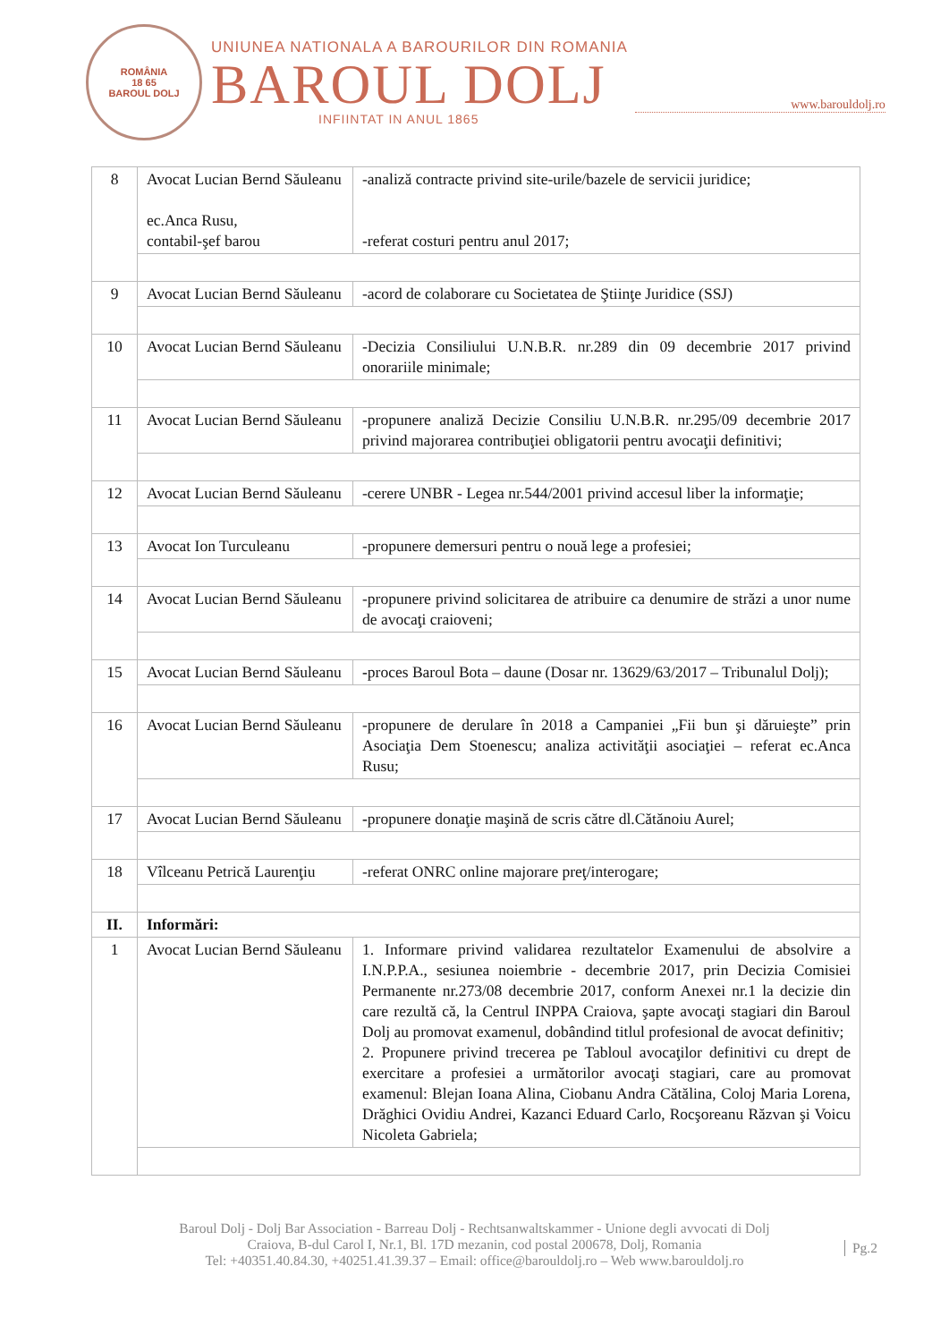ROMÂNIA
18 65
BAROUL DOLJ
UNIUNEA NATIONALA A BAROURILOR DIN ROMANIA
BAROUL DOLJ
INFIINTAT IN ANUL 1865
www.barouldolj.ro
| 8 | Avocat Lucian Bernd Săuleanu ec.Anca Rusu, contabil-şef barou | -analiză contracte privind site-urile/bazele de servicii juridice; -referat costuri pentru anul 2017; |
| 9 | Avocat Lucian Bernd Săuleanu | -acord de colaborare cu Societatea de Ştiinţe Juridice (SSJ) |
| 10 | Avocat Lucian Bernd Săuleanu | -Decizia Consiliului U.N.B.R. nr.289 din 09 decembrie 2017 privind onorariile minimale; |
| 11 | Avocat Lucian Bernd Săuleanu | -propunere analiză Decizie Consiliu U.N.B.R. nr.295/09 decembrie 2017 privind majorarea contribuţiei obligatorii pentru avocaţii definitivi; |
| 12 | Avocat Lucian Bernd Săuleanu | -cerere UNBR - Legea nr.544/2001 privind accesul liber la informaţie; |
| 13 | Avocat Ion Turculeanu | -propunere demersuri pentru o nouă lege a profesiei; |
| 14 | Avocat Lucian Bernd Săuleanu | -propunere privind solicitarea de atribuire ca denumire de străzi a unor nume de avocaţi craioveni; |
| 15 | Avocat Lucian Bernd Săuleanu | - proces Baroul Bota – daune (Dosar nr. 13629/63/2017 – Tribunalul Dolj); |
| 16 | Avocat Lucian Bernd Săuleanu | -propunere de derulare în 2018 a Campaniei „Fii bun şi dăruieşte” prin Asociaţia Dem Stoenescu; analiza activităţii asociaţiei – referat ec.Anca Rusu; |
| 17 | Avocat Lucian Bernd Săuleanu | - propunere donaţie maşină de scris către dl.Cătănoiu Aurel; |
| 18 | Vîlceanu Petrică Laurenţiu | -referat ONRC online majorare preţ/interogare; |
| II. | Informări: | |
| 1 | Avocat Lucian Bernd Săuleanu | 1. Informare privind validarea rezultatelor Examenului de absolvire a I.N.P.P.A., sesiunea noiembrie - decembrie 2017, prin Decizia Comisiei Permanente nr.273/08 decembrie 2017, conform Anexei nr.1 la decizie din care rezultă că, la Centrul INPPA Craiova, şapte avocaţi stagiari din Baroul Dolj au promovat examenul, dobândind titlul profesional de avocat definitiv; 2. Propunere privind trecerea pe Tabloul avocaţilor definitivi cu drept de exercitare a profesiei a următorilor avocaţi stagiari, care au promovat examenul: Blejan Ioana Alina, Ciobanu Andra Cătălina, Coloj Maria Lorena, Drăghici Ovidiu Andrei, Kazanci Eduard Carlo, Rocşoreanu Răzvan şi Voicu Nicoleta Gabriela; |
Baroul Dolj - Dolj Bar Association - Barreau Dolj - Rechtsanwaltskammer - Unione degli avvocati di Dolj
Craiova, B-dul Carol I, Nr.1, Bl. 17D mezanin, cod postal 200678, Dolj, Romania
Tel: +40351.40.84.30, +40251.41.39.37 – Email: office@barouldolj.ro – Web www.barouldolj.ro
Pg.2